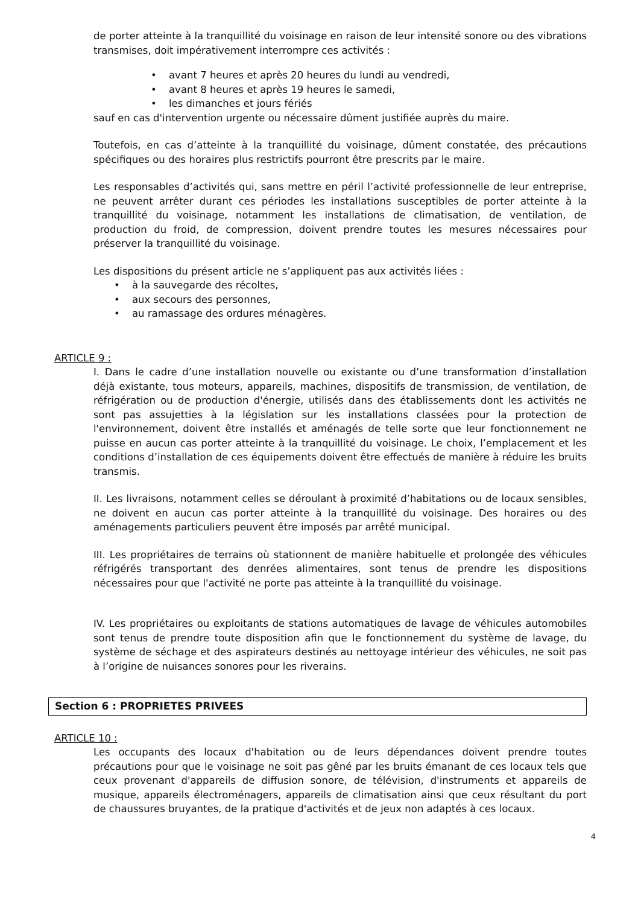de porter atteinte à la tranquillité du voisinage en raison de leur intensité sonore ou des vibrations transmises, doit impérativement interrompre ces activités :
• avant 7 heures et après 20 heures du lundi au vendredi,
• avant 8 heures et après 19 heures le samedi,
• les dimanches et jours fériés
sauf en cas d'intervention urgente ou nécessaire dûment justifiée auprès du maire.
Toutefois, en cas d’atteinte à la tranquillité du voisinage, dûment constatée, des précautions spécifiques ou des horaires plus restrictifs pourront être prescrits par le maire.
Les responsables d’activités qui, sans mettre en péril l’activité professionnelle de leur entreprise, ne peuvent arrêter durant ces périodes les installations susceptibles de porter atteinte à la tranquillité du voisinage, notamment les installations de climatisation, de ventilation, de production du froid, de compression, doivent prendre toutes les mesures nécessaires pour préserver la tranquillité du voisinage.
Les dispositions du présent article ne s’appliquent pas aux activités liées :
• à la sauvegarde des récoltes,
• aux secours des personnes,
• au ramassage des ordures ménagères.
ARTICLE 9 :
I. Dans le cadre d’une installation nouvelle ou existante ou d’une transformation d’installation déjà existante, tous moteurs, appareils, machines, dispositifs de transmission, de ventilation, de réfrigération ou de production d'énergie, utilisés dans des établissements dont les activités ne sont pas assujetties à la législation sur les installations classées pour la protection de l'environnement, doivent être installés et aménagés de telle sorte que leur fonctionnement ne puisse en aucun cas porter atteinte à la tranquillité du voisinage. Le choix, l’emplacement et les conditions d’installation de ces équipements doivent être effectués de manière à réduire les bruits transmis.
II. Les livraisons, notamment celles se déroulant à proximité d’habitations ou de locaux sensibles, ne doivent en aucun cas porter atteinte à la tranquillité du voisinage. Des horaires ou des aménagements particuliers peuvent être imposés par arrêté municipal.
III. Les propriétaires de terrains où stationnent de manière habituelle et prolongée des véhicules réfrigérés transportant des denrées alimentaires, sont tenus de prendre les dispositions nécessaires pour que l'activité ne porte pas atteinte à la tranquillité du voisinage.
IV. Les propriétaires ou exploitants de stations automatiques de lavage de véhicules automobiles sont tenus de prendre toute disposition afin que le fonctionnement du système de lavage, du système de séchage et des aspirateurs destinés au nettoyage intérieur des véhicules, ne soit pas à l’origine de nuisances sonores pour les riverains.
Section 6 : PROPRIETES PRIVEES
ARTICLE 10 :
Les occupants des locaux d'habitation ou de leurs dépendances doivent prendre toutes précautions pour que le voisinage ne soit pas gêné par les bruits émanant de ces locaux tels que ceux provenant d'appareils de diffusion sonore, de télévision, d'instruments et appareils de musique, appareils électroménagers, appareils de climatisation ainsi que ceux résultant du port de chaussures bruyantes, de la pratique d'activités et de jeux non adaptés à ces locaux.
4